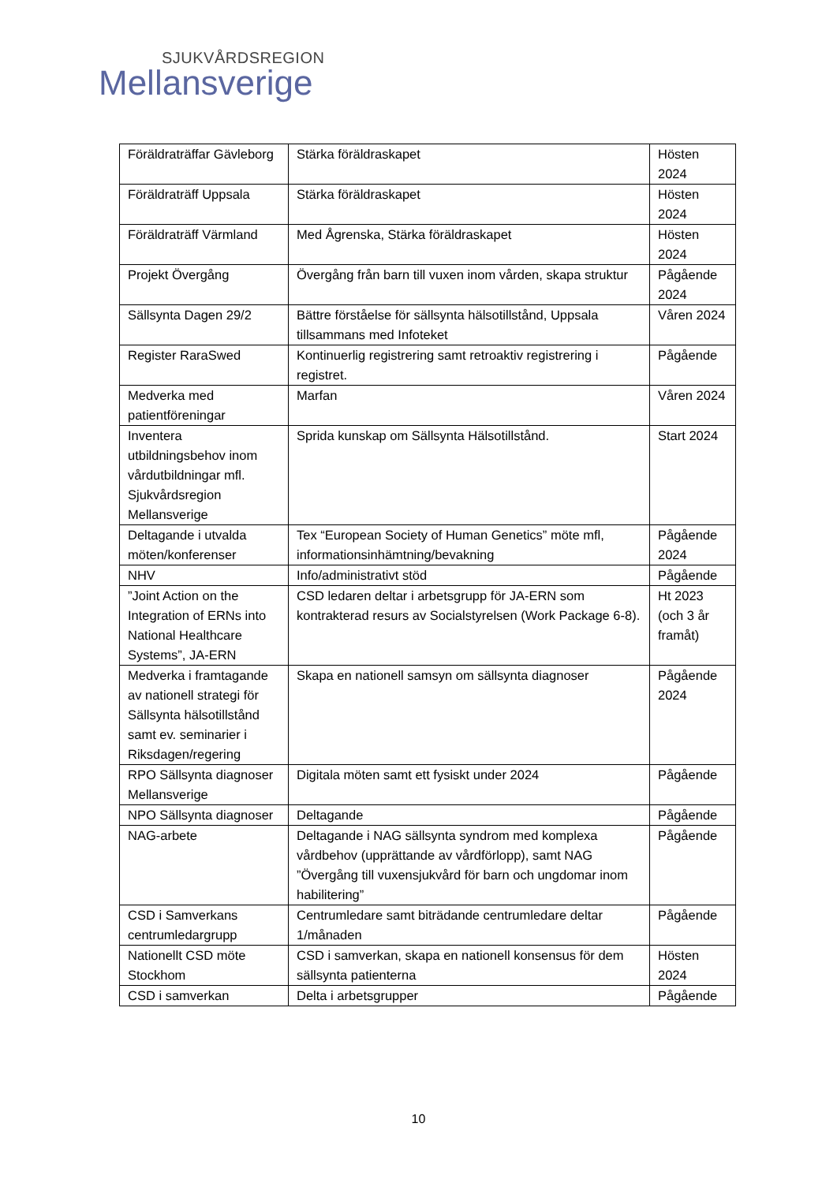SJUKVÅRDSREGION
Mellansverige
| Föräldraträffar Gävleborg | Stärka föräldraskapet | Hösten 2024 |
| Föräldraträff Uppsala | Stärka föräldraskapet | Hösten 2024 |
| Föräldraträff Värmland | Med Ågrenska, Stärka föräldraskapet | Hösten 2024 |
| Projekt Övergång | Övergång från barn till vuxen inom vården, skapa struktur | Pågående 2024 |
| Sällsynta Dagen 29/2 | Bättre förståelse för sällsynta hälsotillstånd, Uppsala tillsammans med Infoteket | Våren 2024 |
| Register RaraSwed | Kontinuerlig registrering samt retroaktiv registrering i registret. | Pågående |
| Medverka med patientföreningar | Marfan | Våren 2024 |
| Inventera utbildningsbehov inom vårdutbildningar mfl. Sjukvårdsregion Mellansverige | Sprida kunskap om Sällsynta Hälsotillstånd. | Start 2024 |
| Deltagande i utvalda möten/konferenser | Tex “European Society of Human Genetics” möte mfl, informationsinhämtning/bevakning | Pågående 2024 |
| NHV | Info/administrativt stöd | Pågående |
| ”Joint Action on the Integration of ERNs into National Healthcare Systems”, JA-ERN | CSD ledaren deltar i arbetsgrupp för JA-ERN som kontrakterad resurs av Socialstyrelsen (Work Package 6-8). | Ht 2023 (och 3 år framåt) |
| Medverka i framtagande av nationell strategi för Sällsynta hälsotillstånd samt ev. seminarier i Riksdagen/regering | Skapa en nationell samsyn om sällsynta diagnoser | Pågående 2024 |
| RPO Sällsynta diagnoser Mellansverige | Digitala möten samt ett fysiskt under 2024 | Pågående |
| NPO Sällsynta diagnoser | Deltagande | Pågående |
| NAG-arbete | Deltagande i NAG sällsynta syndrom med komplexa vårdbehov (upprättande av vårdförlopp), samt NAG ”Övergång till vuxensjukvård för barn och ungdomar inom habilitering” | Pågående |
| CSD i Samverkans centrumledargrupp | Centrumledare samt biträdande centrumledare deltar 1/månaden | Pågående |
| Nationellt CSD möte Stockhom | CSD i samverkan, skapa en nationell konsensus för dem sällsynta patienterna | Hösten 2024 |
| CSD i samverkan | Delta i arbetsgrupper | Pågående |
10